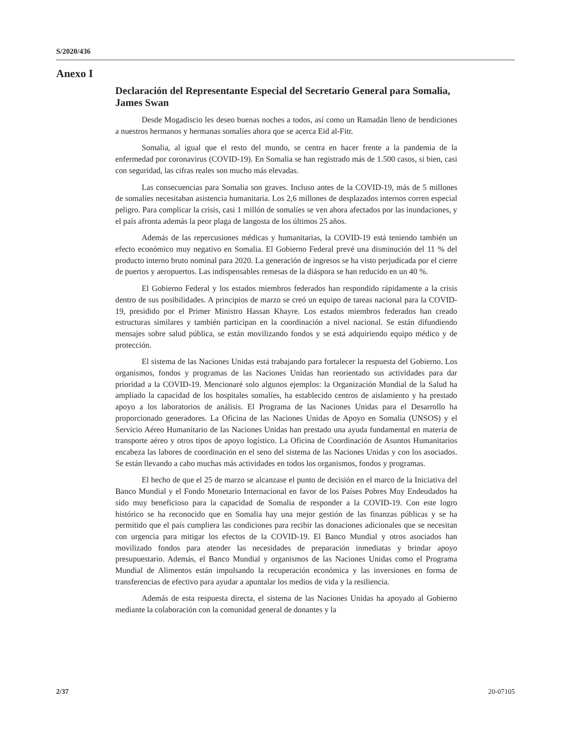S/2020/436
Anexo I
Declaración del Representante Especial del Secretario General para Somalia, James Swan
Desde Mogadiscio les deseo buenas noches a todos, así como un Ramadán lleno de bendiciones a nuestros hermanos y hermanas somalíes ahora que se acerca Eid al-Fitr.
Somalia, al igual que el resto del mundo, se centra en hacer frente a la pandemia de la enfermedad por coronavirus (COVID-19). En Somalia se han registrado más de 1.500 casos, si bien, casi con seguridad, las cifras reales son mucho más elevadas.
Las consecuencias para Somalia son graves. Incluso antes de la COVID-19, más de 5 millones de somalíes necesitaban asistencia humanitaria. Los 2,6 millones de desplazados internos corren especial peligro. Para complicar la crisis, casi 1 millón de somalíes se ven ahora afectados por las inundaciones, y el país afronta además la peor plaga de langosta de los últimos 25 años.
Además de las repercusiones médicas y humanitarias, la COVID-19 está teniendo también un efecto económico muy negativo en Somalia. El Gobierno Federal prevé una disminución del 11 % del producto interno bruto nominal para 2020. La generación de ingresos se ha visto perjudicada por el cierre de puertos y aeropuertos. Las indispensables remesas de la diáspora se han reducido en un 40 %.
El Gobierno Federal y los estados miembros federados han respondido rápidamente a la crisis dentro de sus posibilidades. A principios de marzo se creó un equipo de tareas nacional para la COVID-19, presidido por el Primer Ministro Hassan Khayre. Los estados miembros federados han creado estructuras similares y también participan en la coordinación a nivel nacional. Se están difundiendo mensajes sobre salud pública, se están movilizando fondos y se está adquiriendo equipo médico y de protección.
El sistema de las Naciones Unidas está trabajando para fortalecer la respuesta del Gobierno. Los organismos, fondos y programas de las Naciones Unidas han reorientado sus actividades para dar prioridad a la COVID-19. Mencionaré solo algunos ejemplos: la Organización Mundial de la Salud ha ampliado la capacidad de los hospitales somalíes, ha establecido centros de aislamiento y ha prestado apoyo a los laboratorios de análisis. El Programa de las Naciones Unidas para el Desarrollo ha proporcionado generadores. La Oficina de las Naciones Unidas de Apoyo en Somalia (UNSOS) y el Servicio Aéreo Humanitario de las Naciones Unidas han prestado una ayuda fundamental en materia de transporte aéreo y otros tipos de apoyo logístico. La Oficina de Coordinación de Asuntos Humanitarios encabeza las labores de coordinación en el seno del sistema de las Naciones Unidas y con los asociados. Se están llevando a cabo muchas más actividades en todos los organismos, fondos y programas.
El hecho de que el 25 de marzo se alcanzase el punto de decisión en el marco de la Iniciativa del Banco Mundial y el Fondo Monetario Internacional en favor de los Países Pobres Muy Endeudados ha sido muy beneficioso para la capacidad de Somalia de responder a la COVID-19. Con este logro histórico se ha reconocido que en Somalia hay una mejor gestión de las finanzas públicas y se ha permitido que el país cumpliera las condiciones para recibir las donaciones adicionales que se necesitan con urgencia para mitigar los efectos de la COVID-19. El Banco Mundial y otros asociados han movilizado fondos para atender las necesidades de preparación inmediatas y brindar apoyo presupuestario. Además, el Banco Mundial y organismos de las Naciones Unidas como el Programa Mundial de Alimentos están impulsando la recuperación económica y las inversiones en forma de transferencias de efectivo para ayudar a apuntalar los medios de vida y la resiliencia.
Además de esta respuesta directa, el sistema de las Naciones Unidas ha apoyado al Gobierno mediante la colaboración con la comunidad general de donantes y la
2/37 20-07105